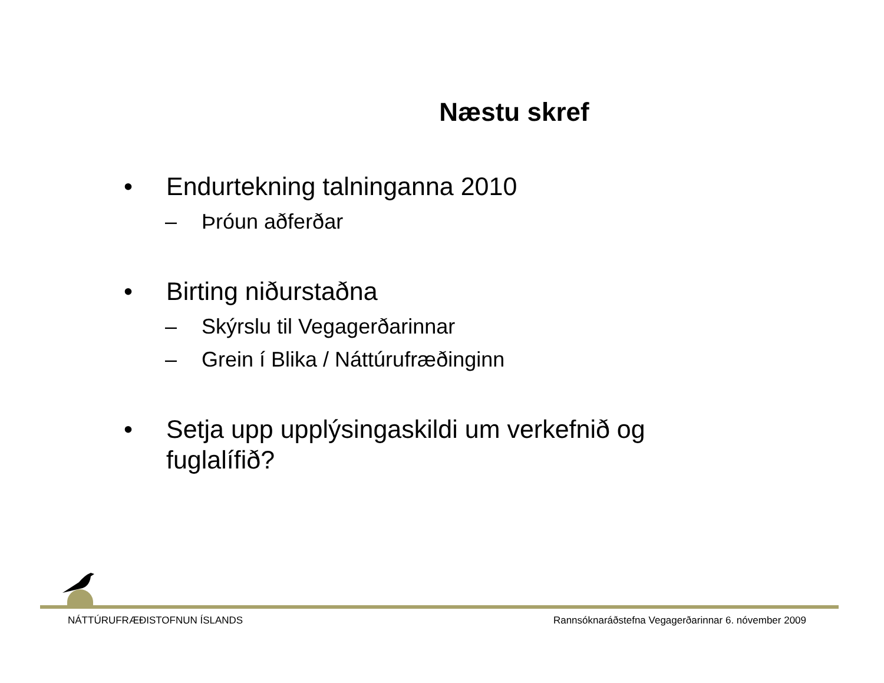Næstu skref
• Endurtekning talninganna 2010
– Þróun aðferðar
• Birting niðurstaðna
– Skýrslu til Vegagerðarinnar
– Grein í Blika / Náttúrufræðinginn
• Setja upp upplýsingaskildi um verkefnið og
fuglalífið?
NÁTTÚRUFRÆÐISTOFNUN ÍSLANDS Rannsóknaráðstefna Vegagerðarinnar 6. nóvember 2009